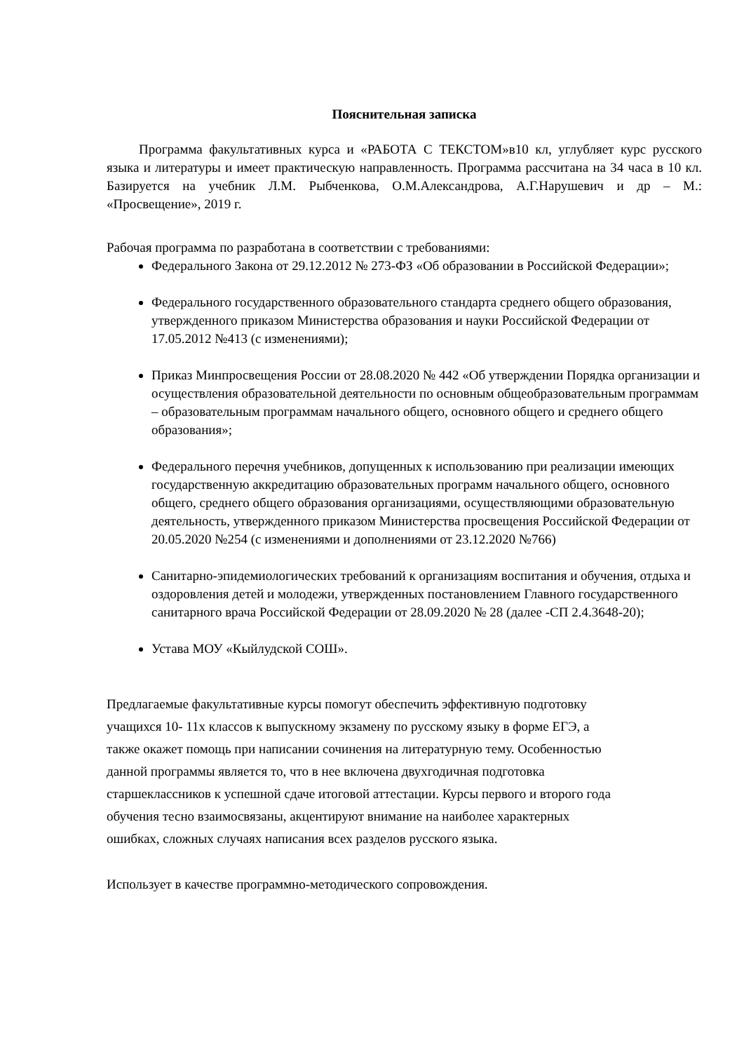Пояснительная записка
Программа факультативных курса и «РАБОТА С ТЕКСТОМ»в10 кл, углубляет курс русского языка и литературы и имеет практическую направленность. Программа рассчитана на 34 часа в 10 кл. Базируется на учебник Л.М. Рыбченкова, О.М.Александрова, А.Г.Нарушевич и др – М.: «Просвещение», 2019 г.
Рабочая программа по разработана в соответствии с требованиями:
Федерального Закона от 29.12.2012 № 273-ФЗ «Об образовании в Российской Федерации»;
Федерального государственного образовательного стандарта среднего общего образования, утвержденного приказом Министерства образования и науки Российской Федерации от 17.05.2012 №413 (с изменениями);
Приказ Минпросвещения России от 28.08.2020 № 442 «Об утверждении Порядка организации и осуществления образовательной деятельности по основным общеобразовательным программам – образовательным программам начального общего, основного общего и среднего общего образования»;
Федерального перечня учебников, допущенных к использованию при реализации имеющих государственную аккредитацию образовательных программ начального общего, основного общего, среднего общего образования организациями, осуществляющими образовательную деятельность, утвержденного приказом Министерства просвещения Российской Федерации от 20.05.2020 №254 (с изменениями и дополнениями от 23.12.2020 №766)
Санитарно-эпидемиологических требований к организациям воспитания и обучения, отдыха и оздоровления детей и молодежи, утвержденных постановлением Главного государственного санитарного врача Российской Федерации от 28.09.2020 № 28 (далее -СП 2.4.3648-20);
Устава МОУ «Кыйлудской СОШ».
Предлагаемые факультативные курсы помогут обеспечить эффективную подготовку учащихся 10- 11х классов к выпускному экзамену по русскому языку в форме ЕГЭ, а также окажет помощь при написании сочинения на литературную тему. Особенностью данной программы является то, что в нее включена двухгодичная подготовка старшеклассников к успешной сдаче итоговой аттестации. Курсы первого и второго года обучения тесно взаимосвязаны, акцентируют внимание на наиболее характерных ошибках, сложных случаях написания всех разделов русского языка.
Использует в качестве программно-методического сопровождения.